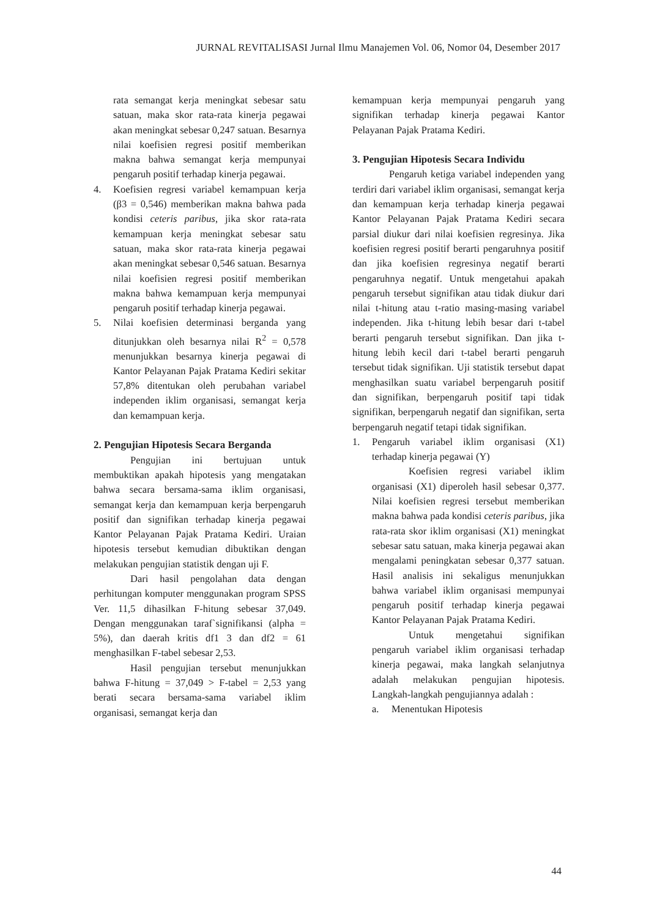JURNAL REVITALISASI Jurnal Ilmu Manajemen Vol. 06, Nomor 04, Desember 2017
rata semangat kerja meningkat sebesar satu satuan, maka skor rata-rata kinerja pegawai akan meningkat sebesar 0,247 satuan. Besarnya nilai koefisien regresi positif memberikan makna bahwa semangat kerja mempunyai pengaruh positif terhadap kinerja pegawai.
4. Koefisien regresi variabel kemampuan kerja (β3 = 0,546) memberikan makna bahwa pada kondisi ceteris paribus, jika skor rata-rata kemampuan kerja meningkat sebesar satu satuan, maka skor rata-rata kinerja pegawai akan meningkat sebesar 0,546 satuan. Besarnya nilai koefisien regresi positif memberikan makna bahwa kemampuan kerja mempunyai pengaruh positif terhadap kinerja pegawai.
5. Nilai koefisien determinasi berganda yang ditunjukkan oleh besarnya nilai R<sup>2</sup> = 0,578 menunjukkan besarnya kinerja pegawai di Kantor Pelayanan Pajak Pratama Kediri sekitar 57,8% ditentukan oleh perubahan variabel independen iklim organisasi, semangat kerja dan kemampuan kerja.
2. Pengujian Hipotesis Secara Berganda
Pengujian ini bertujuan untuk membuktikan apakah hipotesis yang mengatakan bahwa secara bersama-sama iklim organisasi, semangat kerja dan kemampuan kerja berpengaruh positif dan signifikan terhadap kinerja pegawai Kantor Pelayanan Pajak Pratama Kediri. Uraian hipotesis tersebut kemudian dibuktikan dengan melakukan pengujian statistik dengan uji F.
Dari hasil pengolahan data dengan perhitungan komputer menggunakan program SPSS Ver. 11,5 dihasilkan F-hitung sebesar 37,049. Dengan menggunakan taraf`signifikansi (alpha = 5%), dan daerah kritis df1 3 dan df2 = 61 menghasilkan F-tabel sebesar 2,53.
Hasil pengujian tersebut menunjukkan bahwa F-hitung = 37,049 > F-tabel = 2,53 yang berati secara bersama-sama variabel iklim organisasi, semangat kerja dan
kemampuan kerja mempunyai pengaruh yang signifikan terhadap kinerja pegawai Kantor Pelayanan Pajak Pratama Kediri.
3. Pengujian Hipotesis Secara Individu
Pengaruh ketiga variabel independen yang terdiri dari variabel iklim organisasi, semangat kerja dan kemampuan kerja terhadap kinerja pegawai Kantor Pelayanan Pajak Pratama Kediri secara parsial diukur dari nilai koefisien regresinya. Jika koefisien regresi positif berarti pengaruhnya positif dan jika koefisien regresinya negatif berarti pengaruhnya negatif. Untuk mengetahui apakah pengaruh tersebut signifikan atau tidak diukur dari nilai t-hitung atau t-ratio masing-masing variabel independen. Jika t-hitung lebih besar dari t-tabel berarti pengaruh tersebut signifikan. Dan jika t-hitung lebih kecil dari t-tabel berarti pengaruh tersebut tidak signifikan. Uji statistik tersebut dapat menghasilkan suatu variabel berpengaruh positif dan signifikan, berpengaruh positif tapi tidak signifikan, berpengaruh negatif dan signifikan, serta berpengaruh negatif tetapi tidak signifikan.
1. Pengaruh variabel iklim organisasi (X1) terhadap kinerja pegawai (Y)
Koefisien regresi variabel iklim organisasi (X1) diperoleh hasil sebesar 0,377. Nilai koefisien regresi tersebut memberikan makna bahwa pada kondisi ceteris paribus, jika rata-rata skor iklim organisasi (X1) meningkat sebesar satu satuan, maka kinerja pegawai akan mengalami peningkatan sebesar 0,377 satuan. Hasil analisis ini sekaligus menunjukkan bahwa variabel iklim organisasi mempunyai pengaruh positif terhadap kinerja pegawai Kantor Pelayanan Pajak Pratama Kediri.
Untuk mengetahui signifikan pengaruh variabel iklim organisasi terhadap kinerja pegawai, maka langkah selanjutnya adalah melakukan pengujian hipotesis. Langkah-langkah pengujiannya adalah :
a. Menentukan Hipotesis
44